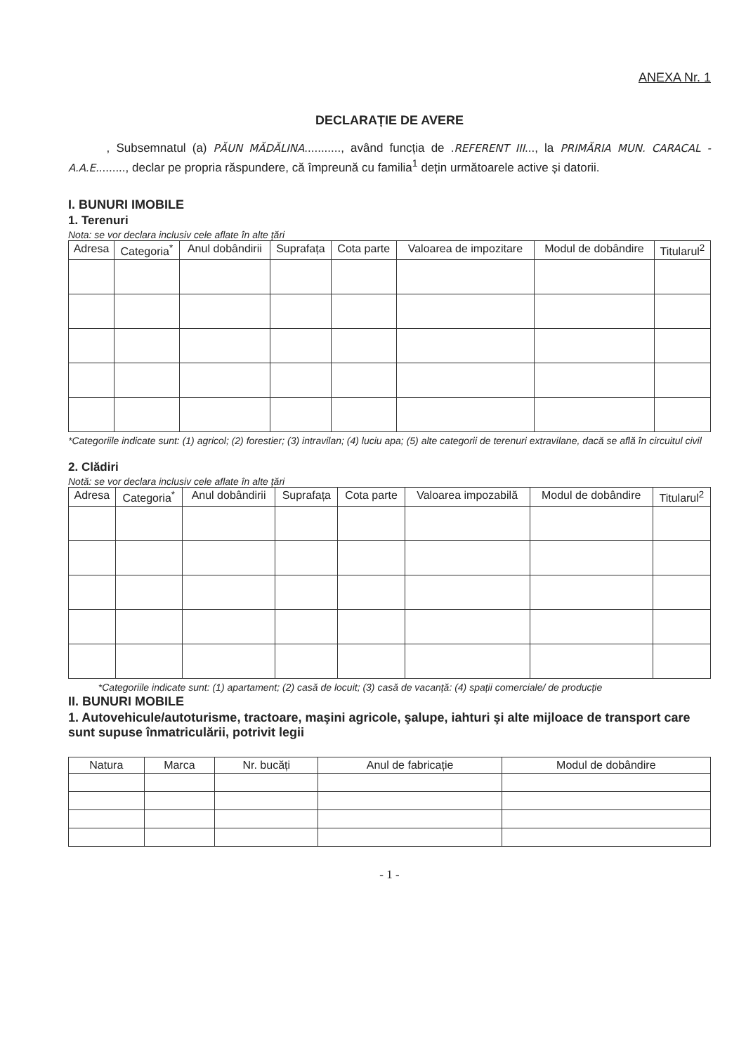ANEXA Nr. 1
DECLARAȚIE DE AVERE
, Subsemnatul (a) PĂUN MĂDĂLINA..........., având funcția de .REFERENT III..., la PRIMĂRIA MUN. CARACAL - A.A.E........., declar pe propria răspundere, că împreună cu familia<sup>1</sup> dețin următoarele active și datorii.
I. BUNURI IMOBILE
1. Terenuri
Nota: se vor declara inclusiv cele aflate în alte țări
| Adresa | Categoria<sup>*</sup> | Anul dobândirii | Suprafața | Cota parte | Valoarea de impozitare | Modul de dobândire | Titularul<sup>2</sup> |
| --- | --- | --- | --- | --- | --- | --- | --- |
*Categoriile indicate sunt: (1) agricol; (2) forestier; (3) intravilan; (4) luciu apa; (5) alte categorii de terenuri extravilane, dacă se află în circuitul civil
2. Clădiri
Notă: se vor declara inclusiv cele aflate în alte țări
| Adresa | Categoria<sup>*</sup> | Anul dobândirii | Suprafața | Cota parte | Valoarea impozabilă | Modul de dobândire | Titularul<sup>2</sup> |
| --- | --- | --- | --- | --- | --- | --- | --- |
*Categoriile indicate sunt: (1) apartament; (2) casă de locuit; (3) casă de vacanță: (4) spații comerciale/ de producție
II. BUNURI MOBILE
1. Autovehicule/autoturisme, tractoare, maşini agricole, şalupe, iahturi şi alte mijloace de transport care sunt supuse înmatriculării, potrivit legii
| Natura | Marca | Nr. bucăți | Anul de fabricație | Modul de dobândire |
| --- | --- | --- | --- | --- |
- 1 -